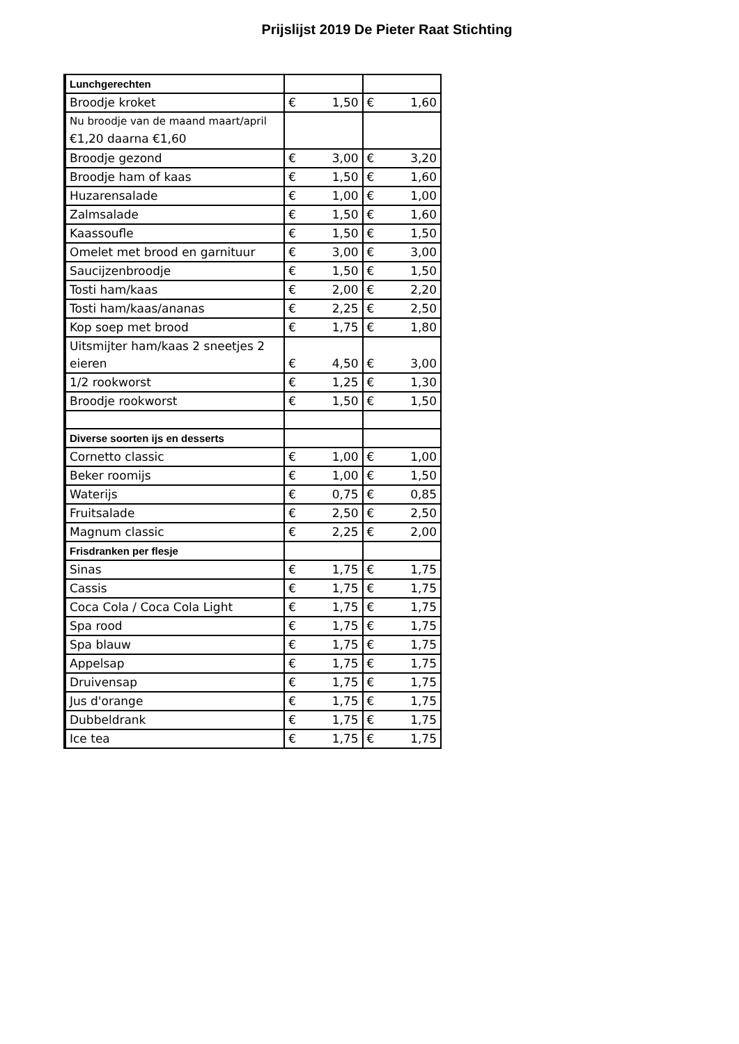Prijslijst 2019 De Pieter Raat Stichting
| Lunchgerechten | | |
| Broodje kroket | € 1,50 | € 1,60 |
| Nu broodje van de maand maart/april €1,20 daarna €1,60 | | |
| Broodje gezond | € 3,00 | € 3,20 |
| Broodje ham of kaas | € 1,50 | € 1,60 |
| Huzarensalade | € 1,00 | € 1,00 |
| Zalmsalade | € 1,50 | € 1,60 |
| Kaassoufle | € 1,50 | € 1,50 |
| Omelet met brood en garnituur | € 3,00 | € 3,00 |
| Saucijzenbroodje | € 1,50 | € 1,50 |
| Tosti ham/kaas | € 2,00 | € 2,20 |
| Tosti ham/kaas/ananas | € 2,25 | € 2,50 |
| Kop soep met brood | € 1,75 | € 1,80 |
| Uitsmijter ham/kaas 2 sneetjes 2 eieren | € 4,50 | € 3,00 |
| 1/2 rookworst | € 1,25 | € 1,30 |
| Broodje rookworst | € 1,50 | € 1,50 |
| Diverse soorten ijs en desserts | | |
| Cornetto classic | € 1,00 | € 1,00 |
| Beker roomijs | € 1,00 | € 1,50 |
| Waterijs | € 0,75 | € 0,85 |
| Fruitsalade | € 2,50 | € 2,50 |
| Magnum classic | € 2,25 | € 2,00 |
| Frisdranken per flesje | | |
| Sinas | € 1,75 | € 1,75 |
| Cassis | € 1,75 | € 1,75 |
| Coca Cola / Coca Cola Light | € 1,75 | € 1,75 |
| Spa rood | € 1,75 | € 1,75 |
| Spa blauw | € 1,75 | € 1,75 |
| Appelsap | € 1,75 | € 1,75 |
| Druivensap | € 1,75 | € 1,75 |
| Jus d'orange | € 1,75 | € 1,75 |
| Dubbeldrank | € 1,75 | € 1,75 |
| Ice tea | € 1,75 | € 1,75 |